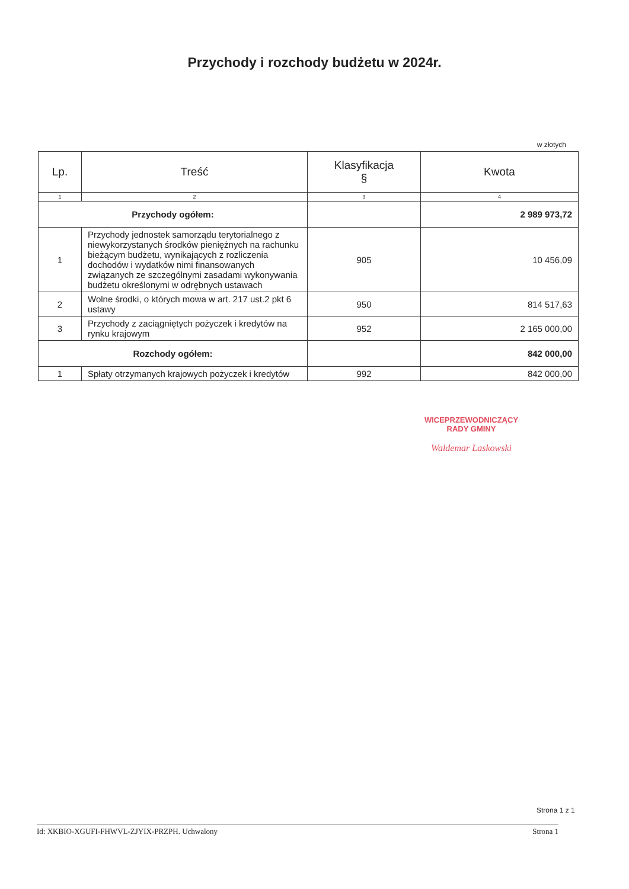Przychody i rozchody budżetu w 2024r.
w złotych
| Lp. | Treść | Klasyfikacja § | Kwota |
| --- | --- | --- | --- |
| 1 | 2 | 3 | 4 |
| Przychody ogółem: | | | 2 989 973,72 |
| 1 | Przychody jednostek samorządu terytorialnego z niewykorzystanych środków pieniężnych na rachunku bieżącym budżetu, wynikających z rozliczenia dochodów i wydatków nimi finansowanych związanych ze szczególnymi zasadami wykonywania budżetu określonymi w odrębnych ustawach | 905 | 10 456,09 |
| 2 | Wolne środki, o których mowa w art. 217 ust.2 pkt 6 ustawy | 950 | 814 517,63 |
| 3 | Przychody z zaciągniętych pożyczek i kredytów na rynku krajowym | 952 | 2 165 000,00 |
| Rozchody ogółem: | | | 842 000,00 |
| 1 | Spłaty otrzymanych krajowych pożyczek i kredytów | 992 | 842 000,00 |
WICEPRZEWODNICZĄCY
RADY GMINY
Waldemar Laskowski
Strona 1 z 1
Id: XKBIO-XGUFI-FHWVL-ZJYIX-PRZPH. Uchwalony Strona 1